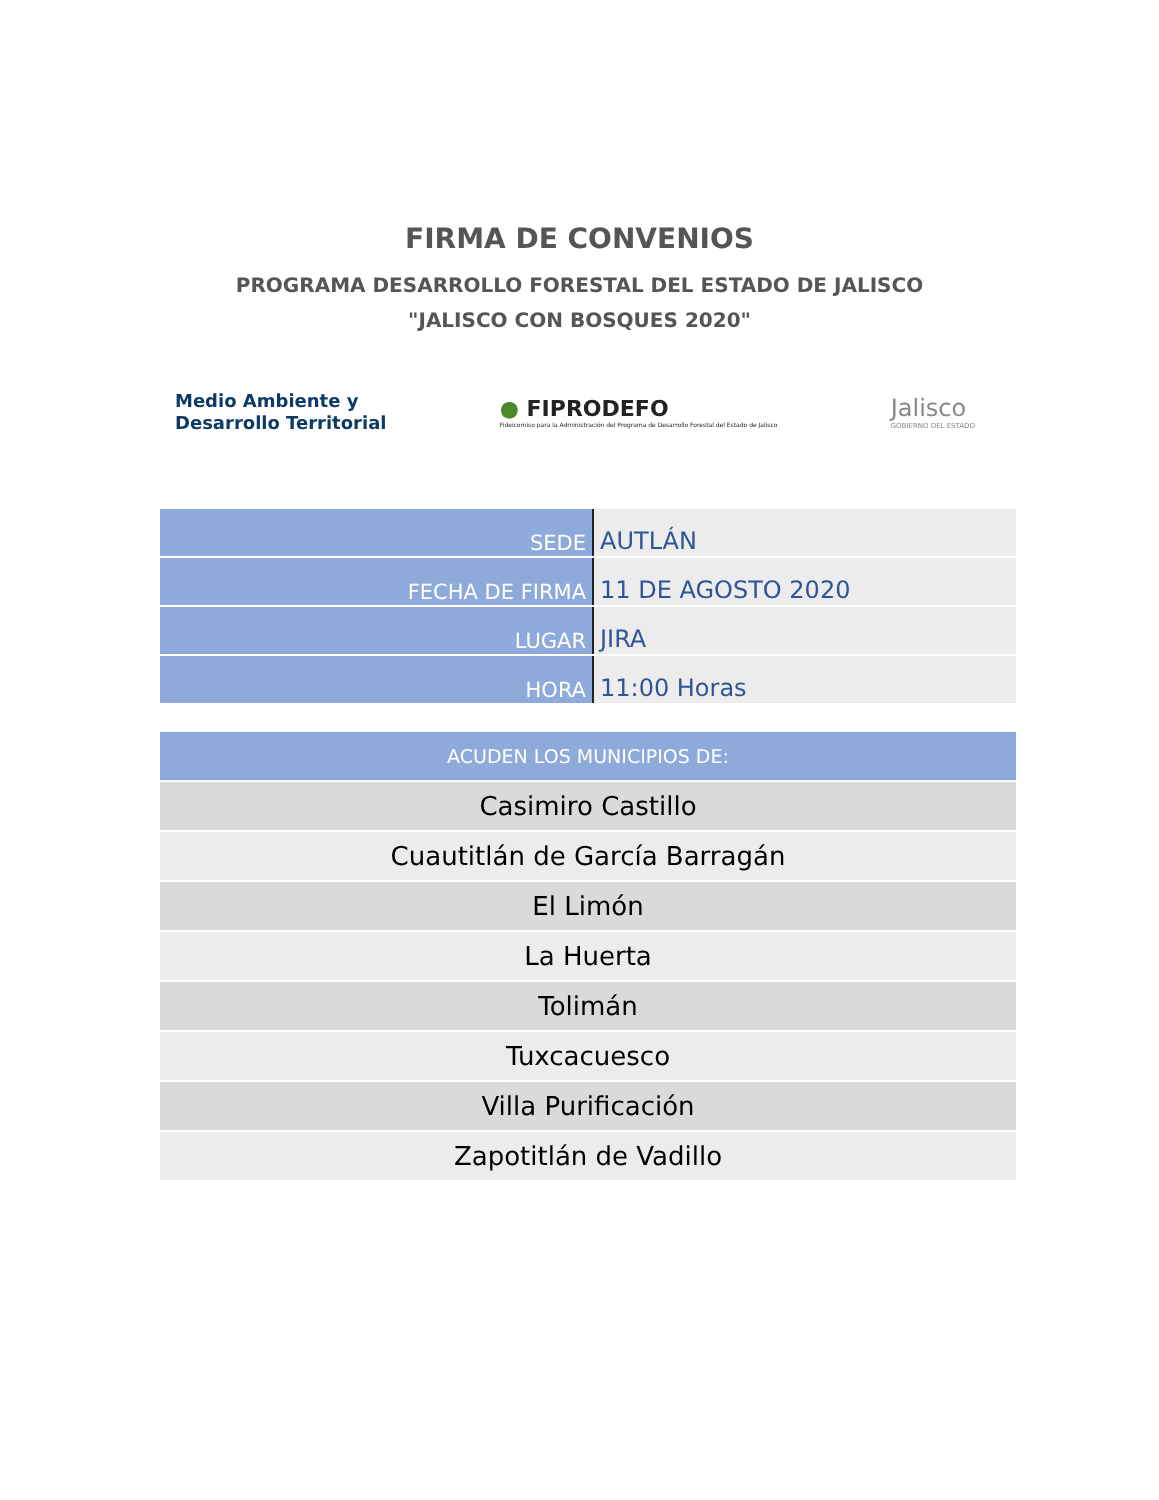FIRMA DE CONVENIOS
PROGRAMA DESARROLLO FORESTAL DEL ESTADO DE JALISCO
"JALISCO CON BOSQUES 2020"
Medio Ambiente y
Desarrollo Territorial
● FIPRODEFO
Fideicomiso para la Administración del Programa de Desarrollo Forestal del Estado de Jalisco
Jalisco
GOBIERNO DEL ESTADO
| SEDE | AUTLÁN |
| FECHA DE FIRMA | 11 DE AGOSTO 2020 |
| LUGAR | JIRA |
| HORA | 11:00 Horas |
| ACUDEN LOS MUNICIPIOS DE: |
| --- |
| Casimiro Castillo |
| Cuautitlán de García Barragán |
| El Limón |
| La Huerta |
| Tolimán |
| Tuxcacuesco |
| Villa Purificación |
| Zapotitlán de Vadillo |